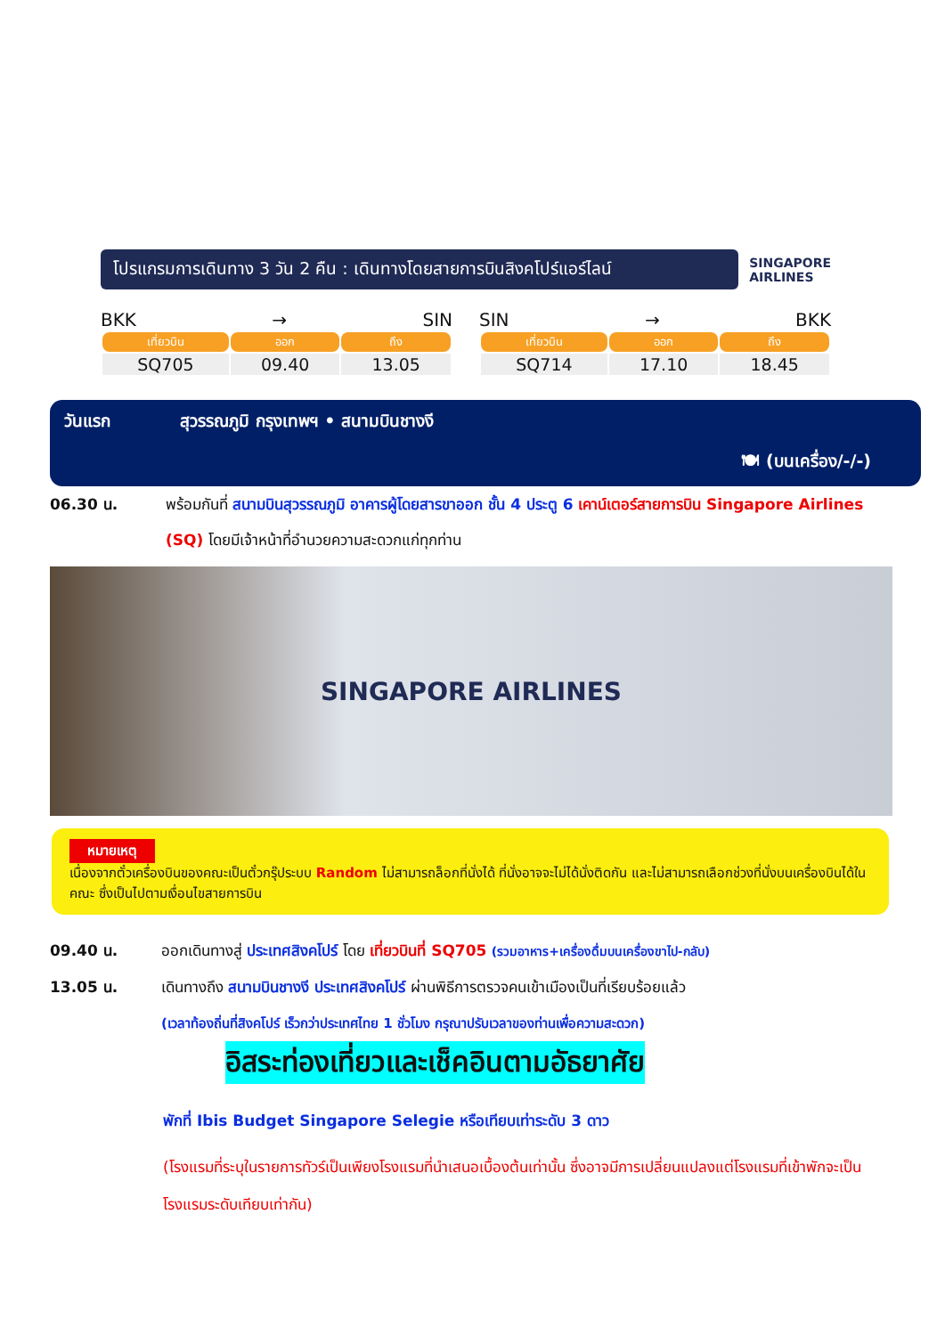โปรแกรมการเดินทาง 3 วัน 2 คืน : เดินทางโดยสายการบินสิงคโปร์แอร์ไลน์
SINGAPORE
AIRLINES
BKK → SIN
| เที่ยวบิน | ออก | ถึง |
| --- | --- | --- |
| SQ705 | 09.40 | 13.05 |
SIN → BKK
| เที่ยวบิน | ออก | ถึง |
| --- | --- | --- |
| SQ714 | 17.10 | 18.45 |
วันแรก สุวรรณภูมิ กรุงเทพฯ • สนามบินชางงี
🍽 (บนเครื่อง/-/-)
06.30 น. พร้อมกันที่ สนามบินสุวรรณภูมิ อาคารผู้โดยสารขาออก ชั้น 4 ประตู 6 เคาน์เตอร์สายการบิน Singapore Airlines (SQ) โดยมีเจ้าหน้าที่อำนวยความสะดวกแก่ทุกท่าน
SINGAPORE AIRLINES
หมายเหตุ
เนื่องจากตั๋วเครื่องบินของคณะเป็นตั๋วกรุ๊ประบบ Random ไม่สามารถล็อกที่นั่งได้ ที่นั่งอาจจะไม่ได้นั่งติดกัน และไม่สามารถเลือกช่วงที่นั่งบนเครื่องบินได้ในคณะ ซึ่งเป็นไปตามเงื่อนไขสายการบิน
09.40 น. ออกเดินทางสู่ ประเทศสิงคโปร์ โดย เที่ยวบินที่ SQ705 (รวมอาหาร+เครื่องดื่มบนเครื่องขาไป-กลับ)
13.05 น. เดินทางถึง สนามบินชางงี ประเทศสิงคโปร์ ผ่านพิธีการตรวจคนเข้าเมืองเป็นที่เรียบร้อยแล้ว
(เวลาท้องถิ่นที่สิงคโปร์ เร็วกว่าประเทศไทย 1 ชั่วโมง กรุณาปรับเวลาของท่านเพื่อความสะดวก)
อิสระท่องเที่ยวและเช็คอินตามอัธยาศัย
พักที่ Ibis Budget Singapore Selegie หรือเทียบเท่าระดับ 3 ดาว
(โรงแรมที่ระบุในรายการทัวร์เป็นเพียงโรงแรมที่นำเสนอเบื้องต้นเท่านั้น ซึ่งอาจมีการเปลี่ยนแปลงแต่โรงแรมที่เข้าพักจะเป็นโรงแรมระดับเทียบเท่ากัน)